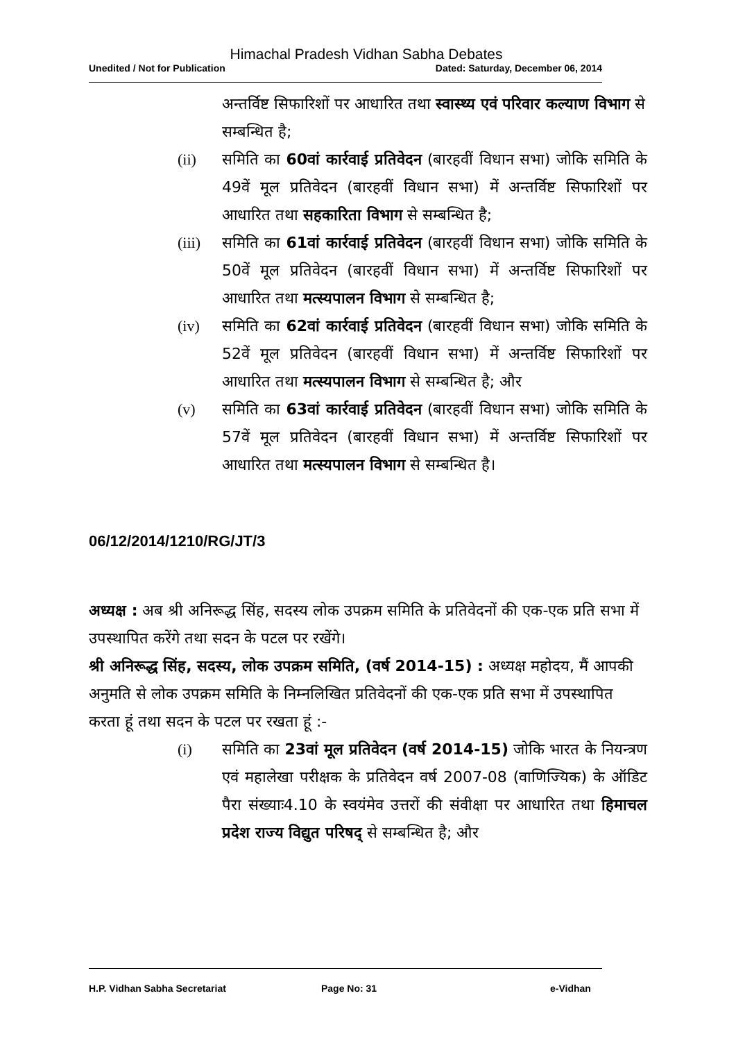Himachal Pradesh Vidhan Sabha Debates
Unedited / Not for Publication Dated: Saturday, December 06, 2014
अन्तर्विष्ट सिफारिशों पर आधारित तथा स्वास्थ्य एवं परिवार कल्याण विभाग से सम्बन्धित है;
(ii) समिति का 60वां कार्रवाई प्रतिवेदन (बारहवीं विधान सभा) जोकि समिति के 49वें मूल प्रतिवेदन (बारहवीं विधान सभा) में अन्तर्विष्ट सिफारिशों पर आधारित तथा सहकारिता विभाग से सम्बन्धित है;
(iii) समिति का 61वां कार्रवाई प्रतिवेदन (बारहवीं विधान सभा) जोकि समिति के 50वें मूल प्रतिवेदन (बारहवीं विधान सभा) में अन्तर्विष्ट सिफारिशों पर आधारित तथा मत्स्यपालन विभाग से सम्बन्धित है;
(iv) समिति का 62वां कार्रवाई प्रतिवेदन (बारहवीं विधान सभा) जोकि समिति के 52वें मूल प्रतिवेदन (बारहवीं विधान सभा) में अन्तर्विष्ट सिफारिशों पर आधारित तथा मत्स्यपालन विभाग से सम्बन्धित है; और
(v) समिति का 63वां कार्रवाई प्रतिवेदन (बारहवीं विधान सभा) जोकि समिति के 57वें मूल प्रतिवेदन (बारहवीं विधान सभा) में अन्तर्विष्ट सिफारिशों पर आधारित तथा मत्स्यपालन विभाग से सम्बन्धित है।
06/12/2014/1210/RG/JT/3
अध्यक्ष : अब श्री अनिरूद्ध सिंह, सदस्य लोक उपक्रम समिति के प्रतिवेदनों की एक-एक प्रति सभा में उपस्थापित करेंगे तथा सदन के पटल पर रखेंगे।
श्री अनिरूद्ध सिंह, सदस्य, लोक उपक्रम समिति, (वर्ष 2014-15) : अध्यक्ष महोदय, मैं आपकी अनुमति से लोक उपक्रम समिति के निम्नलिखित प्रतिवेदनों की एक-एक प्रति सभा में उपस्थापित करता हूं तथा सदन के पटल पर रखता हूं :-
(i) समिति का 23वां मूल प्रतिवेदन (वर्ष 2014-15) जोकि भारत के नियन्त्रण एवं महालेखा परीक्षक के प्रतिवेदन वर्ष 2007-08 (वाणिज्यिक) के ऑडिट पैरा संख्याः4.10 के स्वयंमेव उत्तरों की संवीक्षा पर आधारित तथा हिमाचल प्रदेश राज्य विद्युत परिषद् से सम्बन्धित है; और
H.P. Vidhan Sabha Secretariat Page No: 31 e-Vidhan